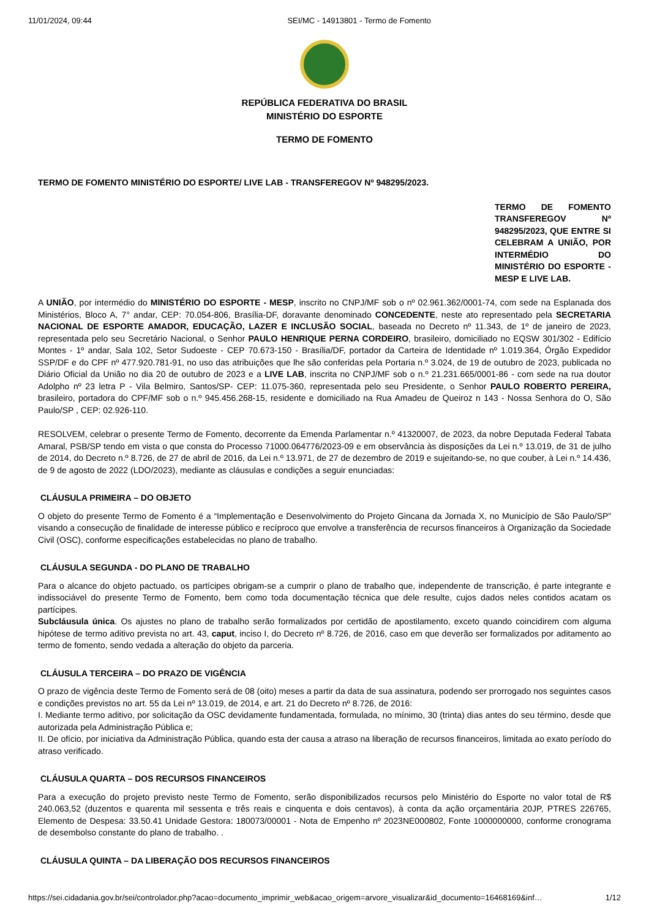11/01/2024, 09:44 SEI/MC - 14913801 - Termo de Fomento
REPÚBLICA FEDERATIVA DO BRASIL
MINISTÉRIO DO ESPORTE
TERMO DE FOMENTO
TERMO DE FOMENTO MINISTÉRIO DO ESPORTE/ LIVE LAB - TRANSFEREGOV Nº 948295/2023.
TERMO DE FOMENTO TRANSFEREGOV Nº 948295/2023, QUE ENTRE SI CELEBRAM A UNIÃO, POR INTERMÉDIO DO MINISTÉRIO DO ESPORTE - MESP E LIVE LAB.
A UNIÃO, por intermédio do MINISTÉRIO DO ESPORTE - MESP, inscrito no CNPJ/MF sob o nº 02.961.362/0001-74, com sede na Esplanada dos Ministérios, Bloco A, 7° andar, CEP: 70.054-806, Brasília-DF, doravante denominado CONCEDENTE, neste ato representado pela SECRETARIA NACIONAL DE ESPORTE AMADOR, EDUCAÇÃO, LAZER E INCLUSÃO SOCIAL, baseada no Decreto nº 11.343, de 1º de janeiro de 2023, representada pelo seu Secretário Nacional, o Senhor PAULO HENRIQUE PERNA CORDEIRO, brasileiro, domiciliado no EQSW 301/302 - Edifício Montes - 1º andar, Sala 102, Setor Sudoeste - CEP 70.673-150 - Brasília/DF, portador da Carteira de Identidade nº 1.019.364, Órgão Expedidor SSP/DF e do CPF nº 477.920.781-91, no uso das atribuições que lhe são conferidas pela Portaria n.º 3.024, de 19 de outubro de 2023, publicada no Diário Oficial da União no dia 20 de outubro de 2023 e a LIVE LAB, inscrita no CNPJ/MF sob o n.º 21.231.665/0001-86 - com sede na rua doutor Adolpho nº 23 letra P - Vila Belmiro, Santos/SP- CEP: 11.075-360, representada pelo seu Presidente, o Senhor PAULO ROBERTO PEREIRA, brasileiro, portadora do CPF/MF sob o n.º 945.456.268-15, residente e domiciliado na Rua Amadeu de Queiroz n 143 - Nossa Senhora do O, São Paulo/SP , CEP: 02.926-110.
RESOLVEM, celebrar o presente Termo de Fomento, decorrente da Emenda Parlamentar n.º 41320007, de 2023, da nobre Deputada Federal Tabata Amaral, PSB/SP tendo em vista o que consta do Processo 71000.064776/2023-09 e em observância às disposições da Lei n.º 13.019, de 31 de julho de 2014, do Decreto n.º 8.726, de 27 de abril de 2016, da Lei n.º 13.971, de 27 de dezembro de 2019 e sujeitando-se, no que couber, à Lei n.º 14.436, de 9 de agosto de 2022 (LDO/2023), mediante as cláusulas e condições a seguir enunciadas:
CLÁUSULA PRIMEIRA – DO OBJETO
O objeto do presente Termo de Fomento é a “Implementação e Desenvolvimento do Projeto Gincana da Jornada X, no Município de São Paulo/SP” visando a consecução de finalidade de interesse público e recíproco que envolve a transferência de recursos financeiros à Organização da Sociedade Civil (OSC), conforme especificações estabelecidas no plano de trabalho.
CLÁUSULA SEGUNDA - DO PLANO DE TRABALHO
Para o alcance do objeto pactuado, os partícipes obrigam-se a cumprir o plano de trabalho que, independente de transcrição, é parte integrante e indissociável do presente Termo de Fomento, bem como toda documentação técnica que dele resulte, cujos dados neles contidos acatam os partícipes.
Subcláusula única. Os ajustes no plano de trabalho serão formalizados por certidão de apostilamento, exceto quando coincidirem com alguma hipótese de termo aditivo prevista no art. 43, caput, inciso I, do Decreto nº 8.726, de 2016, caso em que deverão ser formalizados por aditamento ao termo de fomento, sendo vedada a alteração do objeto da parceria.
CLÁUSULA TERCEIRA – DO PRAZO DE VIGÊNCIA
O prazo de vigência deste Termo de Fomento será de 08 (oito) meses a partir da data de sua assinatura, podendo ser prorrogado nos seguintes casos e condições previstos no art. 55 da Lei nº 13.019, de 2014, e art. 21 do Decreto nº 8.726, de 2016:
I. Mediante termo aditivo, por solicitação da OSC devidamente fundamentada, formulada, no mínimo, 30 (trinta) dias antes do seu término, desde que autorizada pela Administração Pública e;
II. De ofício, por iniciativa da Administração Pública, quando esta der causa a atraso na liberação de recursos financeiros, limitada ao exato período do atraso verificado.
CLÁUSULA QUARTA – DOS RECURSOS FINANCEIROS
Para a execução do projeto previsto neste Termo de Fomento, serão disponibilizados recursos pelo Ministério do Esporte no valor total de R$ 240.063,52 (duzentos e quarenta mil sessenta e três reais e cinquenta e dois centavos), à conta da ação orçamentária 20JP, PTRES 226765, Elemento de Despesa: 33.50.41 Unidade Gestora: 180073/00001 - Nota de Empenho nº 2023NE000802, Fonte 1000000000, conforme cronograma de desembolso constante do plano de trabalho. .
CLÁUSULA QUINTA – DA LIBERAÇÃO DOS RECURSOS FINANCEIROS
https://sei.cidadania.gov.br/sei/controlador.php?acao=documento_imprimir_web&acao_origem=arvore_visualizar&id_documento=16468169&inf… 1/12